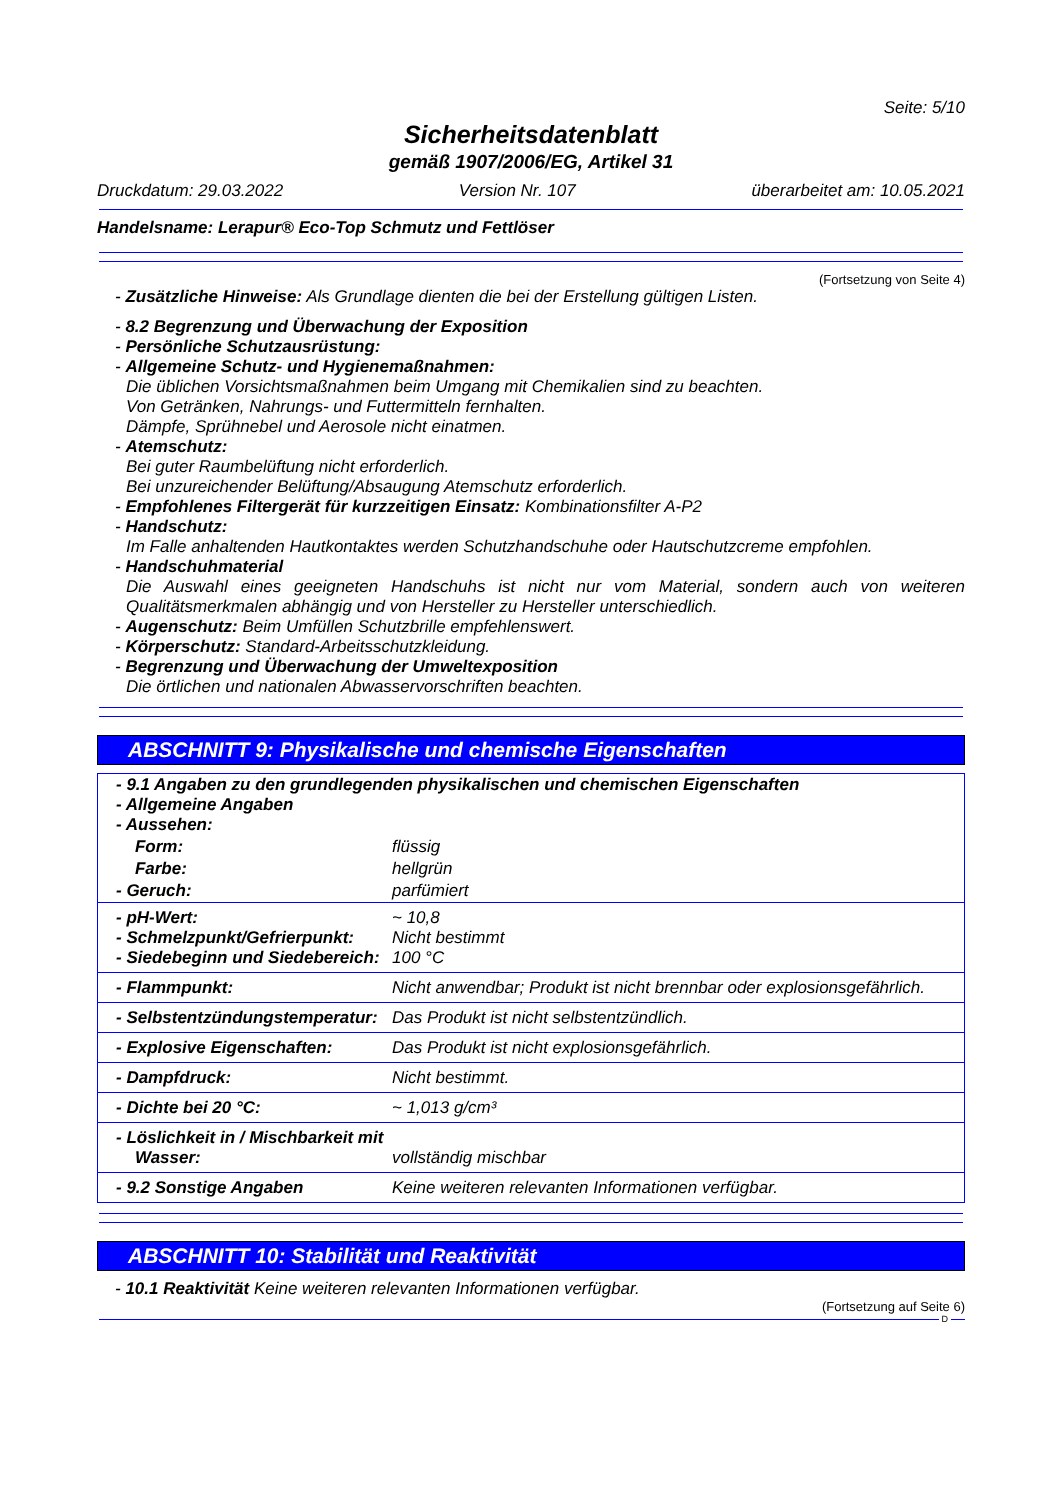Seite: 5/10
Sicherheitsdatenblatt
gemäß 1907/2006/EG, Artikel 31
Druckdatum: 29.03.2022 Version Nr. 107 überarbeitet am: 10.05.2021
Handelsname: Lerapur® Eco-Top Schmutz und Fettlöser
(Fortsetzung von Seite 4)
- Zusätzliche Hinweise: Als Grundlage dienten die bei der Erstellung gültigen Listen.
- 8.2 Begrenzung und Überwachung der Exposition
- Persönliche Schutzausrüstung:
- Allgemeine Schutz- und Hygienemaßnahmen:
Die üblichen Vorsichtsmaßnahmen beim Umgang mit Chemikalien sind zu beachten.
Von Getränken, Nahrungs- und Futtermitteln fernhalten.
Dämpfe, Sprühnebel und Aerosole nicht einatmen.
- Atemschutz:
Bei guter Raumbelüftung nicht erforderlich.
Bei unzureichender Belüftung/Absaugung Atemschutz erforderlich.
- Empfohlenes Filtergerät für kurzzeitigen Einsatz: Kombinationsfilter A-P2
- Handschutz:
Im Falle anhaltenden Hautkontaktes werden Schutzhandschuhe oder Hautschutzcreme empfohlen.
- Handschuhmaterial
Die Auswahl eines geeigneten Handschuhs ist nicht nur vom Material, sondern auch von weiteren Qualitätsmerkmalen abhängig und von Hersteller zu Hersteller unterschiedlich.
- Augenschutz: Beim Umfüllen Schutzbrille empfehlenswert.
- Körperschutz: Standard-Arbeitsschutzkleidung.
- Begrenzung und Überwachung der Umweltexposition
Die örtlichen und nationalen Abwasservorschriften beachten.
ABSCHNITT 9: Physikalische und chemische Eigenschaften
| - 9.1 Angaben zu den grundlegenden physikalischen und chemischen Eigenschaften - Allgemeine Angaben - Aussehen: | |
| Form: | flüssig |
| Farbe: | hellgrün |
| - Geruch: | parfümiert |
| - pH-Wert: - Schmelzpunkt/Gefrierpunkt: - Siedebeginn und Siedebereich: | ~ 10,8 Nicht bestimmt 100 °C |
| - Flammpunkt: | Nicht anwendbar; Produkt ist nicht brennbar oder explosionsgefährlich. |
| - Selbstentzündungstemperatur: | Das Produkt ist nicht selbstentzündlich. |
| - Explosive Eigenschaften: | Das Produkt ist nicht explosionsgefährlich. |
| - Dampfdruck: | Nicht bestimmt. |
| - Dichte bei 20 °C: | ~ 1,013 g/cm³ |
| - Löslichkeit in / Mischbarkeit mit Wasser: | vollständig mischbar |
| - 9.2 Sonstige Angaben | Keine weiteren relevanten Informationen verfügbar. |
ABSCHNITT 10: Stabilität und Reaktivität
- 10.1 Reaktivität Keine weiteren relevanten Informationen verfügbar.
(Fortsetzung auf Seite 6)
D